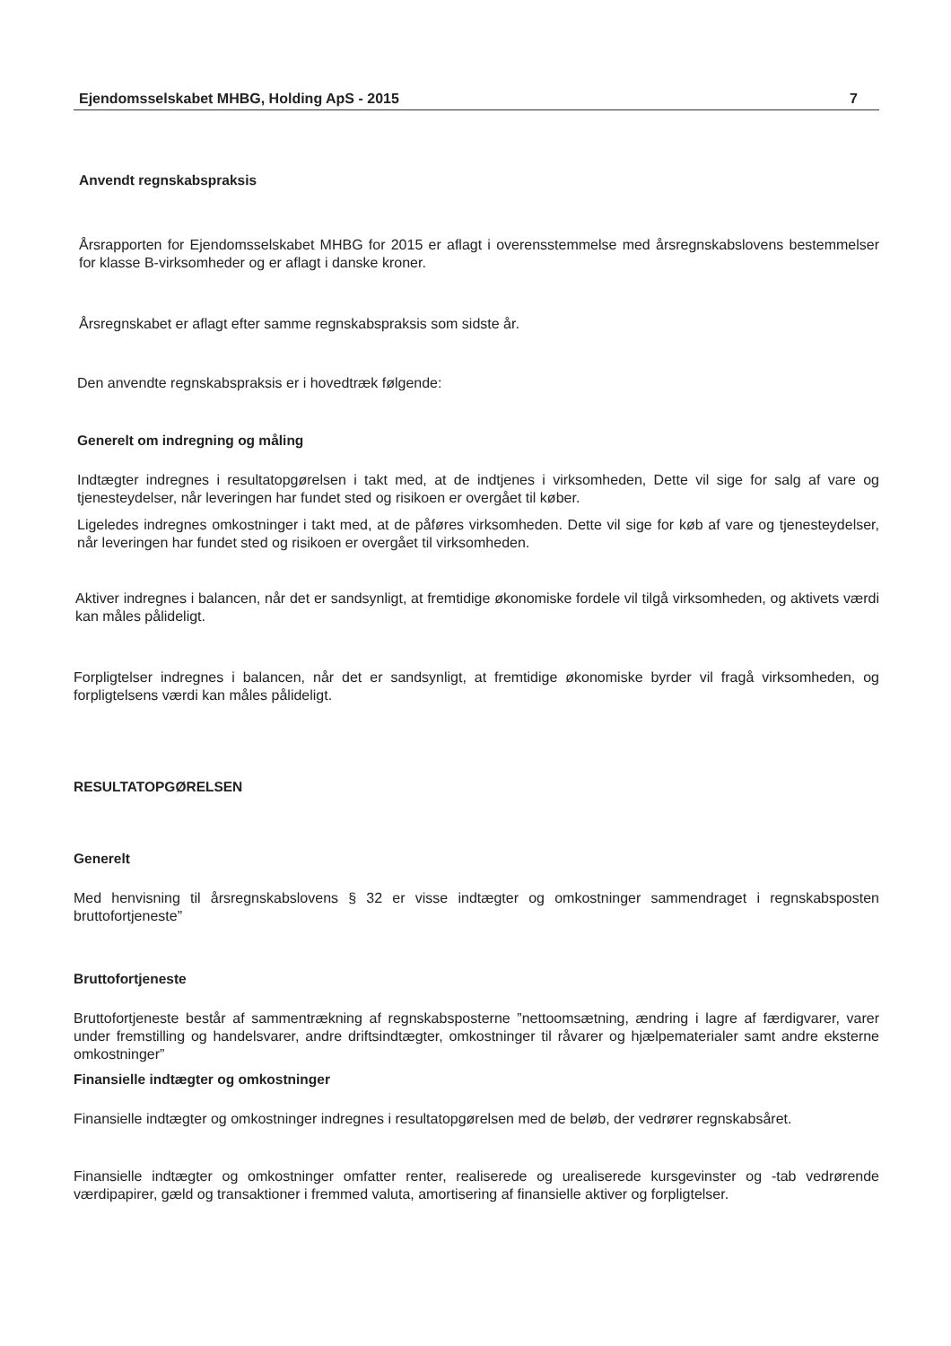Ejendomsselskabet MHBG, Holding ApS - 2015 7
Anvendt regnskabspraksis
Årsrapporten for Ejendomsselskabet MHBG for 2015 er aflagt i overensstemmelse med årsregnskabslovens bestemmelser for klasse B-virksomheder og er aflagt i danske kroner.
Årsregnskabet er aflagt efter samme regnskabspraksis som sidste år.
Den anvendte regnskabspraksis er i hovedtræk følgende:
Generelt om indregning og måling
Indtægter indregnes i resultatopgørelsen i takt med, at de indtjenes i virksomheden, Dette vil sige for salg af vare og tjenesteydelser, når leveringen har fundet sted og risikoen er overgået til køber.
Ligeledes indregnes omkostninger i takt med, at de påføres virksomheden. Dette vil sige for køb af vare og tjenesteydelser, når leveringen har fundet sted og risikoen er overgået til virksomheden.
Aktiver indregnes i balancen, når det er sandsynligt, at fremtidige økonomiske fordele vil tilgå virksomheden, og aktivets værdi kan måles pålideligt.
Forpligtelser indregnes i balancen, når det er sandsynligt, at fremtidige økonomiske byrder vil fragå virksomheden, og forpligtelsens værdi kan måles pålideligt.
RESULTATOPGØRELSEN
Generelt
Med henvisning til årsregnskabslovens § 32 er visse indtægter og omkostninger sammendraget i regnskabsposten bruttofortjeneste”
Bruttofortjeneste
Bruttofortjeneste består af sammentrækning af regnskabsposterne ”nettoomsætning, ændring i lagre af færdigvarer, varer under fremstilling og handelsvarer, andre driftsindtægter, omkostninger til råvarer og hjælpematerialer samt andre eksterne omkostninger”
Finansielle indtægter og omkostninger
Finansielle indtægter og omkostninger indregnes i resultatopgørelsen med de beløb, der vedrører regnskabsåret.
Finansielle indtægter og omkostninger omfatter renter, realiserede og urealiserede kursgevinster og -tab vedrørende værdipapirer, gæld og transaktioner i fremmed valuta, amortisering af finansielle aktiver og forpligtelser.